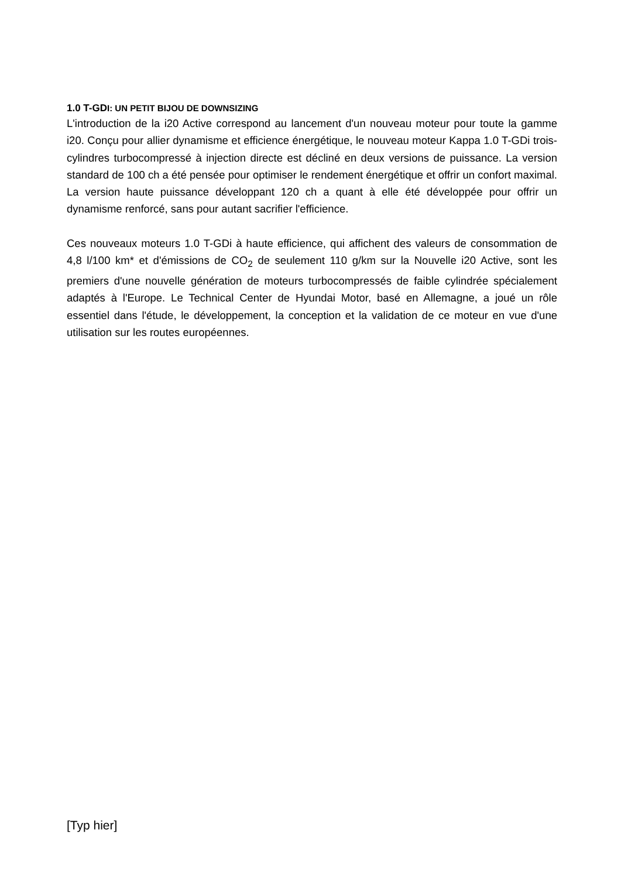1.0 T-GDI: UN PETIT BIJOU DE DOWNSIZING
L'introduction de la i20 Active correspond au lancement d'un nouveau moteur pour toute la gamme i20. Conçu pour allier dynamisme et efficience énergétique, le nouveau moteur Kappa 1.0 T-GDi trois-cylindres turbocompressé à injection directe est décliné en deux versions de puissance. La version standard de 100 ch a été pensée pour optimiser le rendement énergétique et offrir un confort maximal. La version haute puissance développant 120 ch a quant à elle été développée pour offrir un dynamisme renforcé, sans pour autant sacrifier l'efficience.
Ces nouveaux moteurs 1.0 T-GDi à haute efficience, qui affichent des valeurs de consommation de 4,8 l/100 km* et d'émissions de CO<sub>2</sub> de seulement 110 g/km sur la Nouvelle i20 Active, sont les premiers d'une nouvelle génération de moteurs turbocompressés de faible cylindrée spécialement adaptés à l'Europe. Le Technical Center de Hyundai Motor, basé en Allemagne, a joué un rôle essentiel dans l'étude, le développement, la conception et la validation de ce moteur en vue d'une utilisation sur les routes européennes.
[Typ hier]